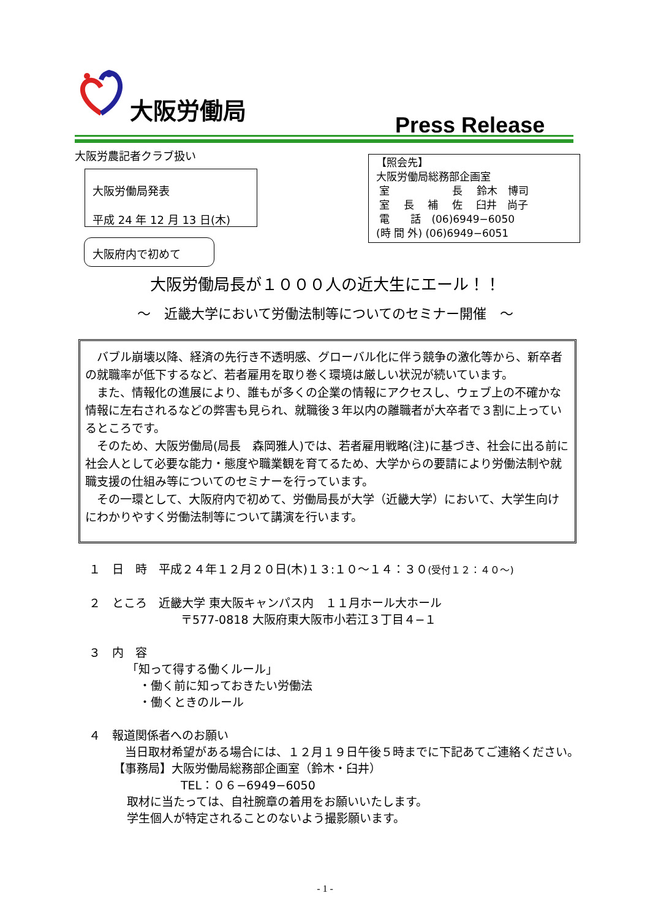大阪労働局
Press Release
大阪労農記者クラブ扱い
大阪労働局発表
平成 24 年 12 月 13 日(木)
【照会先】
大阪労働局総務部企画室
室　　　　　　長　 鈴木　博司
室　 長　 補　 佐　 臼井　尚子
電　　話　(06)6949−6050
(時 間 外) (06)6949−6051
大阪府内で初めて
大阪労働局長が１０００人の近大生にエール！！
～　近畿大学において労働法制等についてのセミナー開催　～
バブル崩壊以降、経済の先行き不透明感、グローバル化に伴う競争の激化等から、新卒者の就職率が低下するなど、若者雇用を取り巻く環境は厳しい状況が続いています。
また、情報化の進展により、誰もが多くの企業の情報にアクセスし、ウェブ上の不確かな情報に左右されるなどの弊害も見られ、就職後３年以内の離職者が大卒者で３割に上っているところです。
そのため、大阪労働局(局長　森岡雅人)では、若者雇用戦略(注)に基づき、社会に出る前に社会人として必要な能力・態度や職業観を育てるため、大学からの要請により労働法制や就職支援の仕組み等についてのセミナーを行っています。
その一環として、大阪府内で初めて、労働局長が大学（近畿大学）において、大学生向けにわかりやすく労働法制等について講演を行います。
１　日　時　平成２４年１２月２０日(木)１３:１０～１４：３０(受付１２：４０～)
２　ところ　近畿大学 東大阪キャンパス内　１１月ホール大ホール
〒577-0818 大阪府東大阪市小若江３丁目４−１
３　内　容
「知って得する働くルール」
・働く前に知っておきたい労働法
・働くときのルール
４　報道関係者へのお願い
当日取材希望がある場合には、１２月１９日午後５時までに下記あてご連絡ください。
【事務局】大阪労働局総務部企画室（鈴木・臼井）
TEL：０６−6949−6050
取材に当たっては、自社腕章の着用をお願いいたします。
学生個人が特定されることのないよう撮影願います。
- 1 -